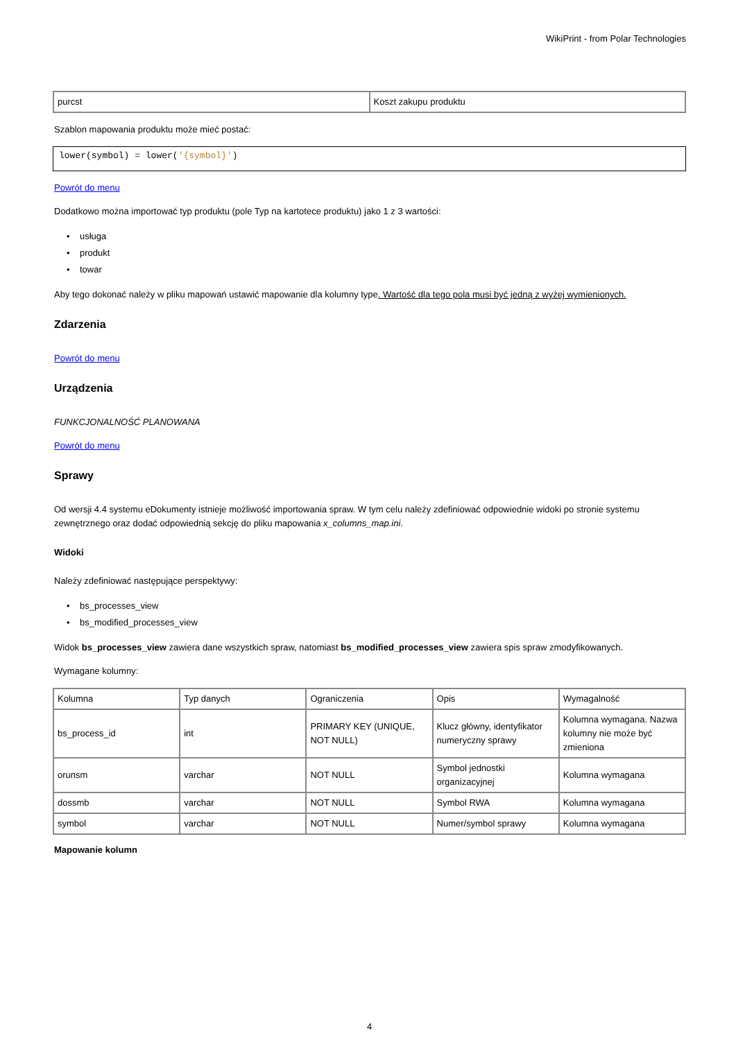WikiPrint - from Polar Technologies
| purcst | Koszt zakupu produktu |
Szablon mapowania produktu może mieć postać:
lower(symbol) = lower('{symbol}')
Powrót do menu
Dodatkowo można importować typ produktu (pole Typ na kartotece produktu) jako 1 z 3 wartości:
• usługa
• produkt
• towar
Aby tego dokonać należy w pliku mapowań ustawić mapowanie dla kolumny type. Wartość dla tego pola musi być jedną z wyżej wymienionych.
Zdarzenia
Powrót do menu
Urządzenia
FUNKCJONALNOŚĆ PLANOWANA
Powrót do menu
Sprawy
Od wersji 4.4 systemu eDokumenty istnieje możliwość importowania spraw. W tym celu należy zdefiniować odpowiednie widoki po stronie systemu zewnętrznego oraz dodać odpowiednią sekcję do pliku mapowania x_columns_map.ini.
Widoki
Należy zdefiniować następujące perspektywy:
• bs_processes_view
• bs_modified_processes_view
Widok bs_processes_view zawiera dane wszystkich spraw, natomiast bs_modified_processes_view zawiera spis spraw zmodyfikowanych.
Wymagane kolumny:
| Kolumna | Typ danych | Ograniczenia | Opis | Wymagalność |
| --- | --- | --- | --- | --- |
| bs_process_id | int | PRIMARY KEY (UNIQUE, NOT NULL) | Klucz główny, identyfikator numeryczny sprawy | Kolumna wymagana. Nazwa kolumny nie może być zmieniona |
| orunsm | varchar | NOT NULL | Symbol jednostki organizacyjnej | Kolumna wymagana |
| dossmb | varchar | NOT NULL | Symbol RWA | Kolumna wymagana |
| symbol | varchar | NOT NULL | Numer/symbol sprawy | Kolumna wymagana |
Mapowanie kolumn
4